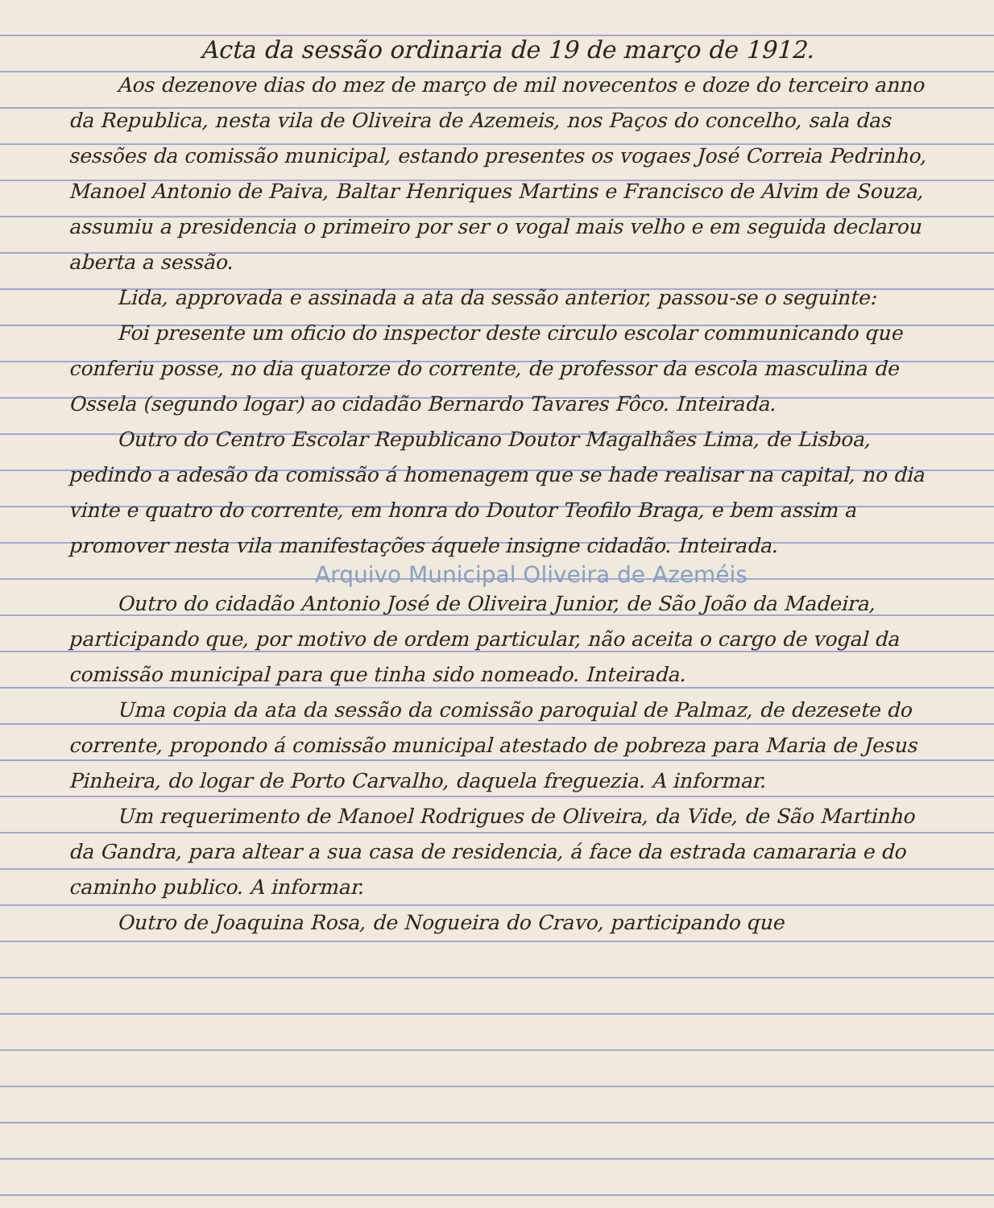Acta da sessão ordinaria de 19 de março de 1912.
Aos dezenove dias do mez de março de mil novecentos e doze do terceiro anno da Republica, nesta vila de Oliveira de Azemeis, nos Paços do concelho, sala das sessões da comissão municipal, estando presentes os vogaes José Correia Pedrinho, Manoel Antonio de Paiva, Baltar Henriques Martins e Francisco de Alvim de Souza, assumiu a presidencia o primeiro por ser o vogal mais velho e em seguida declarou aberta a sessão.
Lida, approvada e assinada a ata da sessão anterior, passou-se o seguinte:
Foi presente um oficio do inspector deste circulo escolar communicando que conferiu posse, no dia quatorze do corrente, de professor da escola masculina de Ossela (segundo logar) ao cidadão Bernardo Tavares Fôco. Inteirada.
Outro do Centro Escolar Republicano Doutor Magalhães Lima, de Lisboa, pedindo a adesão da comissão á homenagem que se hade realisar na capital, no dia vinte e quatro do corrente, em honra do Doutor Teofilo Braga, e bem assim a promover nesta vila manifestações áquele insigne cidadão. Inteirada.
Arquivo Municipal Oliveira de Azeméis
Outro do cidadão Antonio José de Oliveira Junior, de São João da Madeira, participando que, por motivo de ordem particular, não aceita o cargo de vogal da comissão municipal para que tinha sido nomeado. Inteirada.
Uma copia da ata da sessão da comissão paroquial de Palmaz, de dezesete do corrente, propondo á comissão municipal atestado de pobreza para Maria de Jesus Pinheira, do logar de Porto Carvalho, daquela freguezia. A informar.
Um requerimento de Manoel Rodrigues de Oliveira, da Vide, de São Martinho da Gandra, para altear a sua casa de residencia, á face da estrada camararia e do caminho publico. A informar.
Outro de Joaquina Rosa, de Nogueira do Cravo, participando que